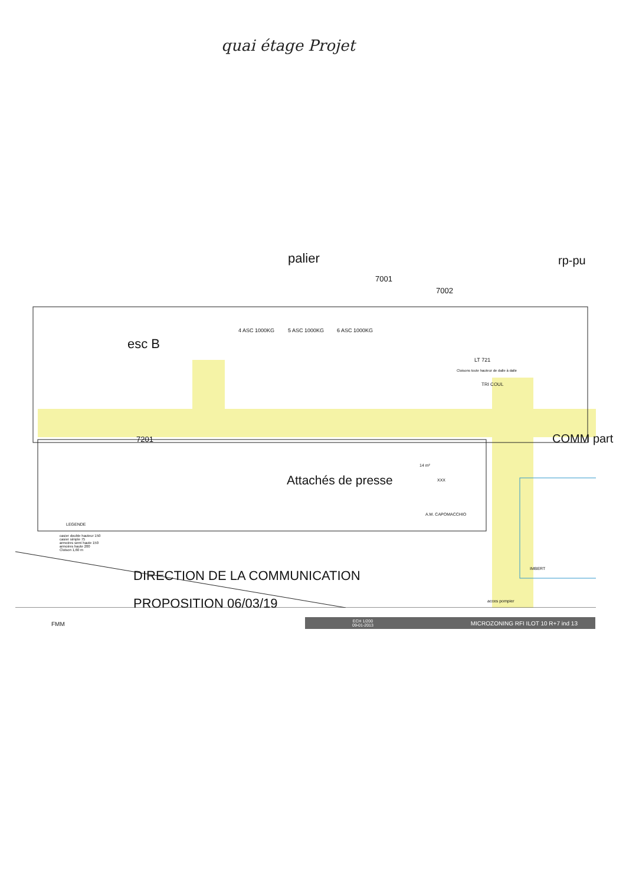quai étage Projet
palier rp-pu
7001
7002
esc B
4 ASC 1000KG 5 ASC 1000KG 6 ASC 1000KG
LT 721
Cloisons toute hauteur de dalle à dalle
TRI COUL
7201
Attachés de presse
14 m²
XXX
A.M. CAPOMACCHIO
LEGENDE
COMM part
IMBERT
casier double hauteur 150
casier simple 75
armoires semi haute 150
armoires haute 200
Cloison 1,60 m
DIRECTION DE LA COMMUNICATION
acces pompier
PROPOSITION 06/03/19
FMM
ECH 1/200
09-01-2013 MICROZONING RFI ILOT 10 R+7 ind 13